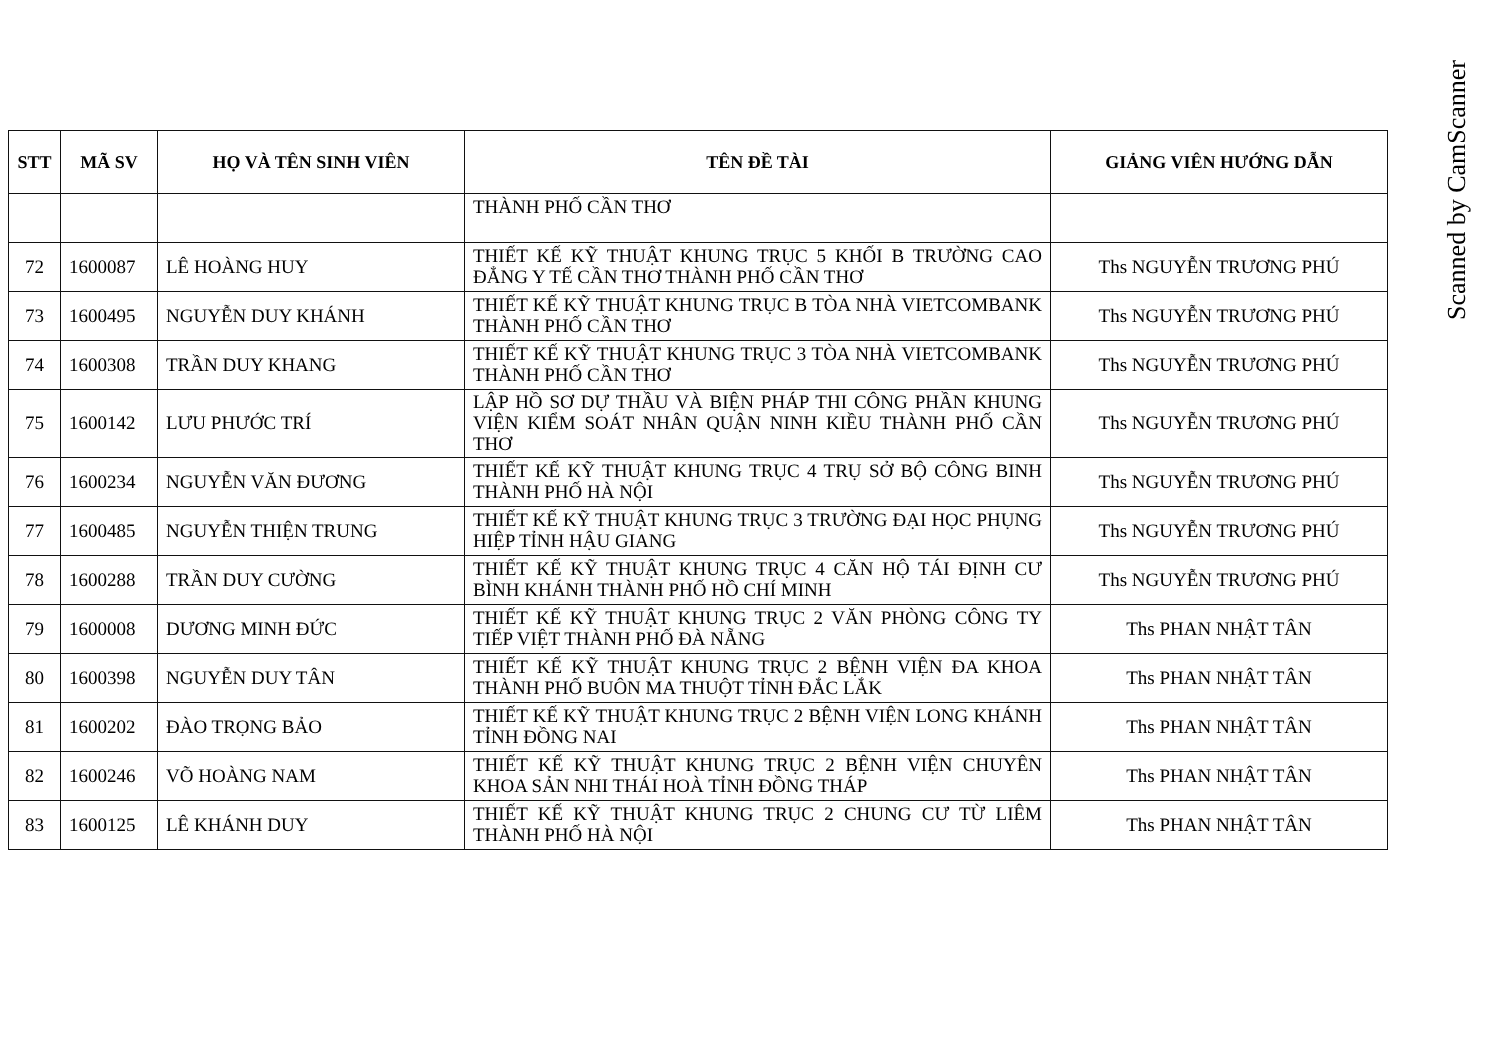| STT | MÃ SV | HỌ VÀ TÊN SINH VIÊN | TÊN ĐỀ TÀI | GIẢNG VIÊN HƯỚNG DẪN |
| --- | --- | --- | --- | --- |
| | | | THÀNH PHỐ CẦN THƠ | |
| 72 | 1600087 | LÊ HOÀNG HUY | THIẾT KẾ KỸ THUẬT KHUNG TRỤC 5 KHỐI B TRƯỜNG CAO ĐẲNG Y TẾ CẦN THƠ THÀNH PHỐ CẦN THƠ | Ths NGUYỄN TRƯƠNG PHÚ |
| 73 | 1600495 | NGUYỄN DUY KHÁNH | THIẾT KẾ KỸ THUẬT KHUNG TRỤC B TÒA NHÀ VIETCOMBANK THÀNH PHỐ CẦN THƠ | Ths NGUYỄN TRƯƠNG PHÚ |
| 74 | 1600308 | TRẦN DUY KHANG | THIẾT KẾ KỸ THUẬT KHUNG TRỤC 3 TÒA NHÀ VIETCOMBANK THÀNH PHỐ CẦN THƠ | Ths NGUYỄN TRƯƠNG PHÚ |
| 75 | 1600142 | LƯU PHƯỚC TRÍ | LẬP HỒ SƠ DỰ THẦU VÀ BIỆN PHÁP THI CÔNG PHẦN KHUNG VIỆN KIỂM SOÁT NHÂN QUẬN NINH KIỀU THÀNH PHỐ CẦN THƠ | Ths NGUYỄN TRƯƠNG PHÚ |
| 76 | 1600234 | NGUYỄN VĂN ĐƯƠNG | THIẾT KẾ KỸ THUẬT KHUNG TRỤC 4 TRỤ SỞ BỘ CÔNG BINH THÀNH PHỐ HÀ NỘI | Ths NGUYỄN TRƯƠNG PHÚ |
| 77 | 1600485 | NGUYỄN THIỆN TRUNG | THIẾT KẾ KỸ THUẬT KHUNG TRỤC 3 TRƯỜNG ĐẠI HỌC PHỤNG HIỆP TỈNH HẬU GIANG | Ths NGUYỄN TRƯƠNG PHÚ |
| 78 | 1600288 | TRẦN DUY CƯỜNG | THIẾT KẾ KỸ THUẬT KHUNG TRỤC 4 CĂN HỘ TÁI ĐỊNH CƯ BÌNH KHÁNH THÀNH PHỐ HỒ CHÍ MINH | Ths NGUYỄN TRƯƠNG PHÚ |
| 79 | 1600008 | DƯƠNG MINH ĐỨC | THIẾT KẾ KỸ THUẬT KHUNG TRỤC 2 VĂN PHÒNG CÔNG TY TIẾP VIỆT THÀNH PHỐ ĐÀ NẴNG | Ths PHAN NHẬT TÂN |
| 80 | 1600398 | NGUYỄN DUY TÂN | THIẾT KẾ KỸ THUẬT KHUNG TRỤC 2 BỆNH VIỆN ĐA KHOA THÀNH PHỐ BUÔN MA THUỘT TỈNH ĐẮC LẮK | Ths PHAN NHẬT TÂN |
| 81 | 1600202 | ĐÀO TRỌNG BẢO | THIẾT KẾ KỸ THUẬT KHUNG TRỤC 2 BỆNH VIỆN LONG KHÁNH TỈNH ĐỒNG NAI | Ths PHAN NHẬT TÂN |
| 82 | 1600246 | VÕ HOÀNG NAM | THIẾT KẾ KỸ THUẬT KHUNG TRỤC 2 BỆNH VIỆN CHUYÊN KHOA SẢN NHI THÁI HOÀ TỈNH ĐỒNG THÁP | Ths PHAN NHẬT TÂN |
| 83 | 1600125 | LÊ KHÁNH DUY | THIẾT KẾ KỸ THUẬT KHUNG TRỤC 2 CHUNG CƯ TỪ LIÊM THÀNH PHỐ HÀ NỘI | Ths PHAN NHẬT TÂN |
Scanned by CamScanner